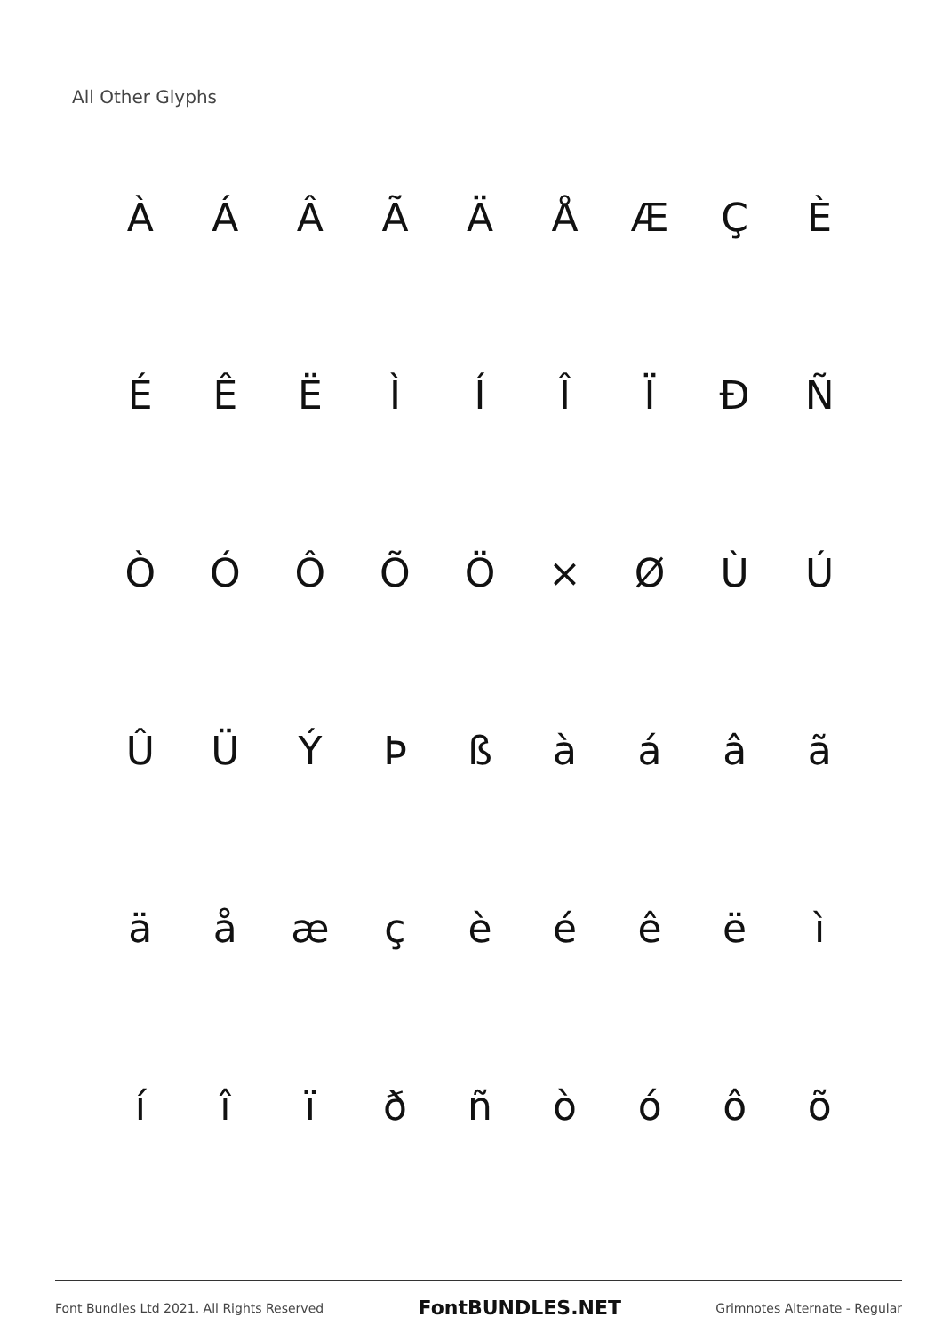All Other Glyphs
ÀÁÂÃÄÅÆÇÈ ÉÊËÌÍÎÏÐÑ ÒÓÔÕÖ × ØÙÚ ÛÜÝÞßàáâã äåæçèéêëì íîïðñòóôõ
Font Bundles Ltd 2021. All Rights Reserved FontBUNDLES.NET Grimnotes Alternate - Regular